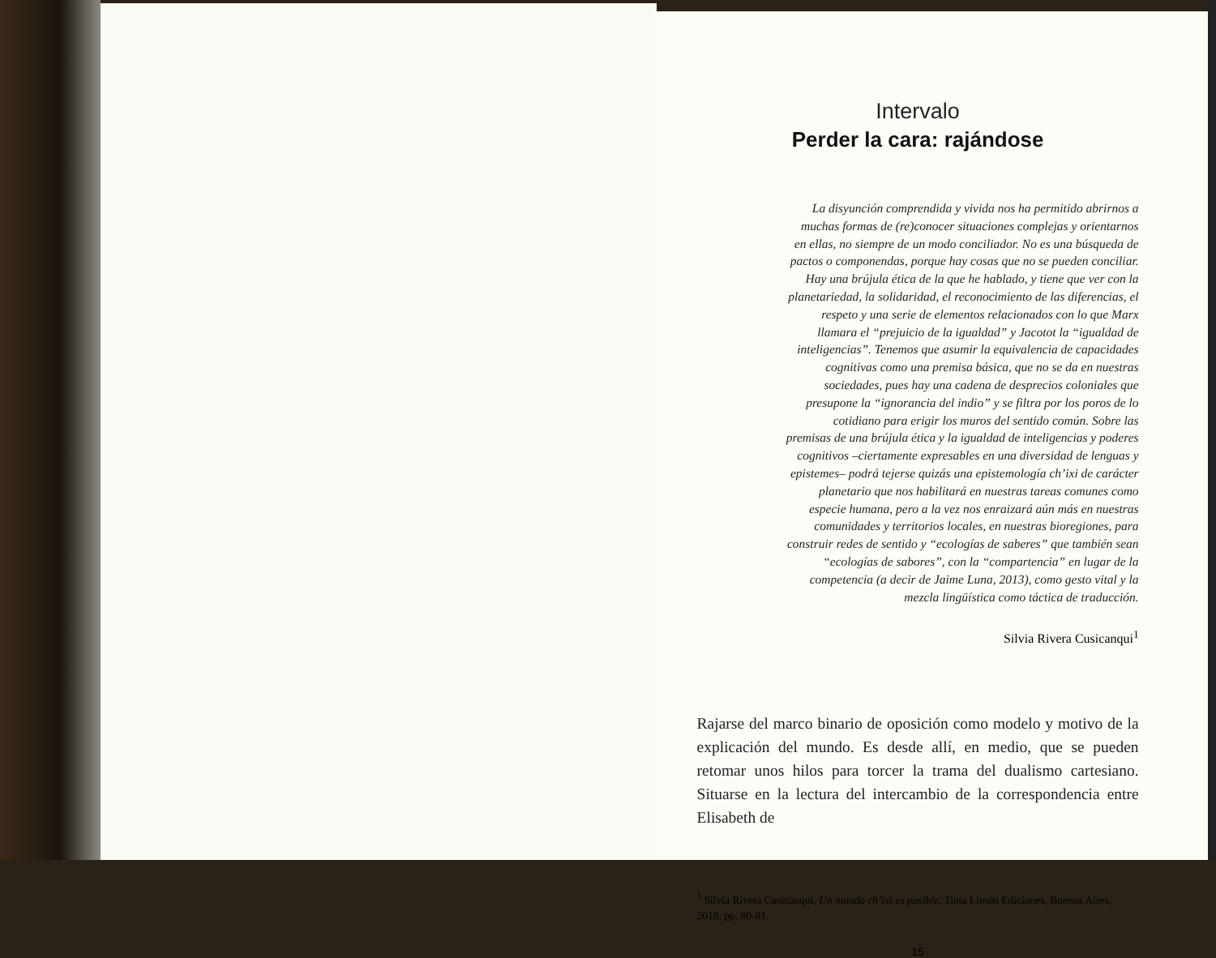Intervalo
Perder la cara: rajándose
La disyunción comprendida y vivida nos ha permitido abrirnos a muchas formas de (re)conocer situaciones complejas y orientarnos en ellas, no siempre de un modo conciliador. No es una búsqueda de pactos o componendas, porque hay cosas que no se pueden conciliar. Hay una brújula ética de la que he hablado, y tiene que ver con la planetariedad, la solidaridad, el reconocimiento de las diferencias, el respeto y una serie de elementos relacionados con lo que Marx llamara el “prejuicio de la igualdad” y Jacotot la “igualdad de inteligencias”. Tenemos que asumir la equivalencia de capacidades cognitivas como una premisa básica, que no se da en nuestras sociedades, pues hay una cadena de desprecios coloniales que presupone la “ignorancia del indio” y se filtra por los poros de lo cotidiano para erigir los muros del sentido común. Sobre las premisas de una brújula ética y la igualdad de inteligencias y poderes cognitivos –ciertamente expresables en una diversidad de lenguas y epistemes– podrá tejerse quizás una epistemología ch’ixi de carácter planetario que nos habilitará en nuestras tareas comunes como especie humana, pero a la vez nos enraizará aún más en nuestras comunidades y territorios locales, en nuestras bioregiones, para construir redes de sentido y “ecologías de saberes” que también sean “ecologías de sabores”, con la “compartencia” en lugar de la competencia (a decir de Jaime Luna, 2013), como gesto vital y la mezcla lingüística como táctica de traducción.
Silvia Rivera Cusicanqui<sup>1</sup>
Rajarse del marco binario de oposición como modelo y motivo de la explicación del mundo. Es desde allí, en medio, que se pueden retomar unos hilos para torcer la trama del dualismo cartesiano. Situarse en la lectura del intercambio de la correspondencia entre Elisabeth de
<sup>1</sup> Silvia Rivera Cusicanqui, Un mundo ch’ixi es posible, Tinta Limón Ediciones, Buenos Aires, 2018, pp. 80-81.
15